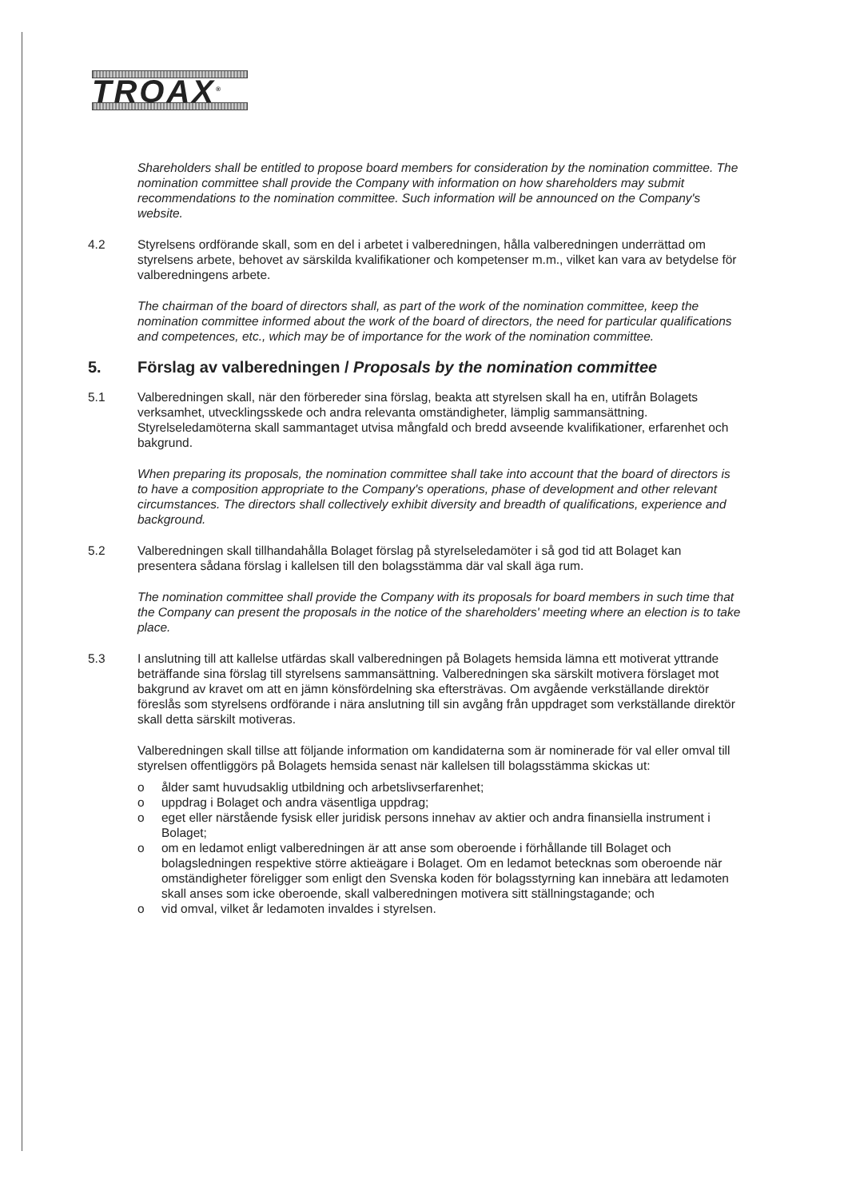TROAX<sup>®</sup>
Shareholders shall be entitled to propose board members for consideration by the nomination committee. The nomination committee shall provide the Company with information on how shareholders may submit recommendations to the nomination committee. Such information will be announced on the Company's website.
4.2 Styrelsens ordförande skall, som en del i arbetet i valberedningen, hålla valberedningen underrättad om styrelsens arbete, behovet av särskilda kvalifikationer och kompetenser m.m., vilket kan vara av betydelse för valberedningens arbete.
The chairman of the board of directors shall, as part of the work of the nomination committee, keep the nomination committee informed about the work of the board of directors, the need for particular qualifications and competences, etc., which may be of importance for the work of the nomination committee.
5. Förslag av valberedningen / Proposals by the nomination committee
5.1 Valberedningen skall, när den förbereder sina förslag, beakta att styrelsen skall ha en, utifrån Bolagets verksamhet, utvecklingsskede och andra relevanta omständigheter, lämplig sammansättning. Styrelseledamöterna skall sammantaget utvisa mångfald och bredd avseende kvalifikationer, erfarenhet och bakgrund.
When preparing its proposals, the nomination committee shall take into account that the board of directors is to have a composition appropriate to the Company's operations, phase of development and other relevant circumstances. The directors shall collectively exhibit diversity and breadth of qualifications, experience and background.
5.2 Valberedningen skall tillhandahålla Bolaget förslag på styrelseledamöter i så god tid att Bolaget kan presentera sådana förslag i kallelsen till den bolagsstämma där val skall äga rum.
The nomination committee shall provide the Company with its proposals for board members in such time that the Company can present the proposals in the notice of the shareholders' meeting where an election is to take place.
5.3 I anslutning till att kallelse utfärdas skall valberedningen på Bolagets hemsida lämna ett motiverat yttrande beträffande sina förslag till styrelsens sammansättning. Valberedningen ska särskilt motivera förslaget mot bakgrund av kravet om att en jämn könsfördelning ska eftersträvas. Om avgående verkställande direktör föreslås som styrelsens ordförande i nära anslutning till sin avgång från uppdraget som verkställande direktör skall detta särskilt motiveras.
Valberedningen skall tillse att följande information om kandidaterna som är nominerade för val eller omval till styrelsen offentliggörs på Bolagets hemsida senast när kallelsen till bolagsstämma skickas ut:
o ålder samt huvudsaklig utbildning och arbetslivserfarenhet;
o uppdrag i Bolaget och andra väsentliga uppdrag;
o eget eller närstående fysisk eller juridisk persons innehav av aktier och andra finansiella instrument i Bolaget;
o om en ledamot enligt valberedningen är att anse som oberoende i förhållande till Bolaget och bolagsledningen respektive större aktieägare i Bolaget. Om en ledamot betecknas som oberoende när omständigheter föreligger som enligt den Svenska koden för bolagsstyrning kan innebära att ledamoten skall anses som icke oberoende, skall valberedningen motivera sitt ställningstagande; och
o vid omval, vilket år ledamoten invaldes i styrelsen.